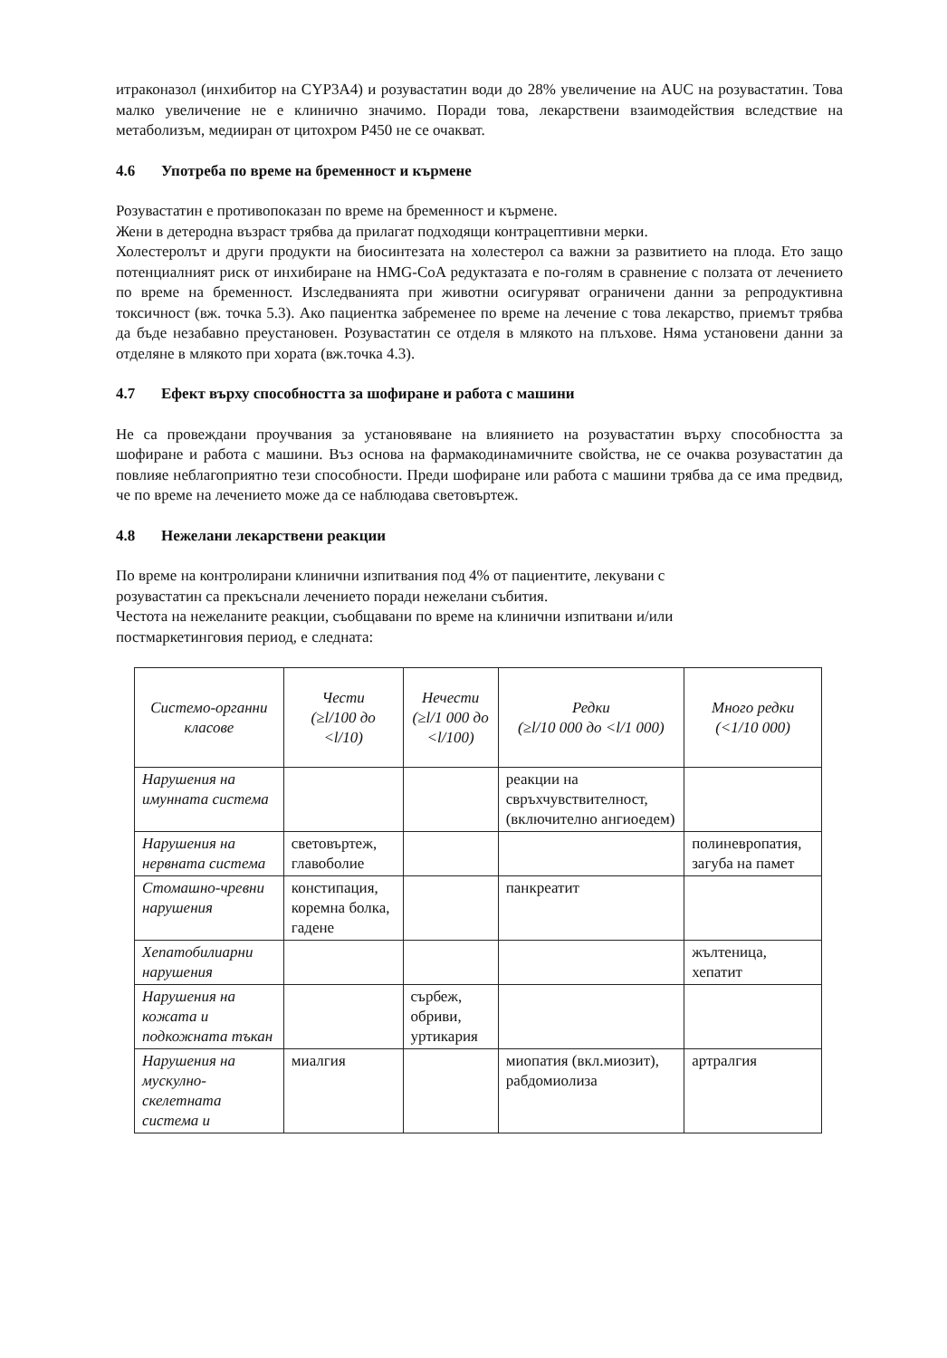итраконазол (инхибитор на CYP3A4) и розувастатин води до 28% увеличение на AUC на розувастатин. Това малко увеличение не е клинично значимо. Поради това, лекарствени взаимодействия вследствие на метаболизъм, медииран от цитохром P450 не се очакват.
4.6 Употреба по време на бременност и кърмене
Розувастатин е противопоказан по време на бременност и кърмене.
Жени в детеродна възраст трябва да прилагат подходящи контрацептивни мерки.
Холестеролът и други продукти на биосинтезата на холестерол са важни за развитието на плода. Ето защо потенциалният риск от инхибиране на HMG-CoA редуктазата е по-голям в сравнение с ползата от лечението по време на бременност. Изследванията при животни осигуряват ограничени данни за репродуктивна токсичност (вж. точка 5.3). Ако пациентка забременее по време на лечение с това лекарство, приемът трябва да бъде незабавно преустановен. Розувастатин се отделя в млякото на плъхове. Няма установени данни за отделяне в млякото при хората (вж.точка 4.3).
4.7 Ефект върху способността за шофиране и работа с машини
Не са провеждани проучвания за установяване на влиянието на розувастатин върху способността за шофиране и работа с машини. Въз основа на фармакодинамичните свойства, не се очаква розувастатин да повлияе неблагоприятно тези способности. Преди шофиране или работа с машини трябва да се има предвид, че по време на лечението може да се наблюдава световъртеж.
4.8 Нежелани лекарствени реакции
По време на контролирани клинични изпитвания под 4% от пациентите, лекувани с
розувастатин са прекъснали лечението поради нежелани събития.
Честота на нежеланите реакции, съобщавани по време на клинични изпитвани и/или
постмаркетинговия период, е следната:
| Системо-органни класове | Чести (≥l/100 до <l/10) | Нечести (≥l/1 000 до <l/100) | Редки (≥l/10 000 до <l/1 000) | Много редки (<1/10 000) |
| Нарушения на имунната система | | | реакции на свръхчувствителност, (включително ангиоедем) | |
| Нарушения на нервната система | световъртеж, главоболие | | | полиневропатия, загуба на памет |
| Стомашно-чревни нарушения | констипация, коремна болка, гадене | | панкреатит | |
| Хепатобилиарни нарушения | | | | жълтеница, хепатит |
| Нарушения на кожата и подкожната тъкан | | сърбеж, обриви, уртикария | | |
| Нарушения на мускулно-скелетната система и | миалгия | | миопатия (вкл.миозит), рабдомиолиза | артралгия |